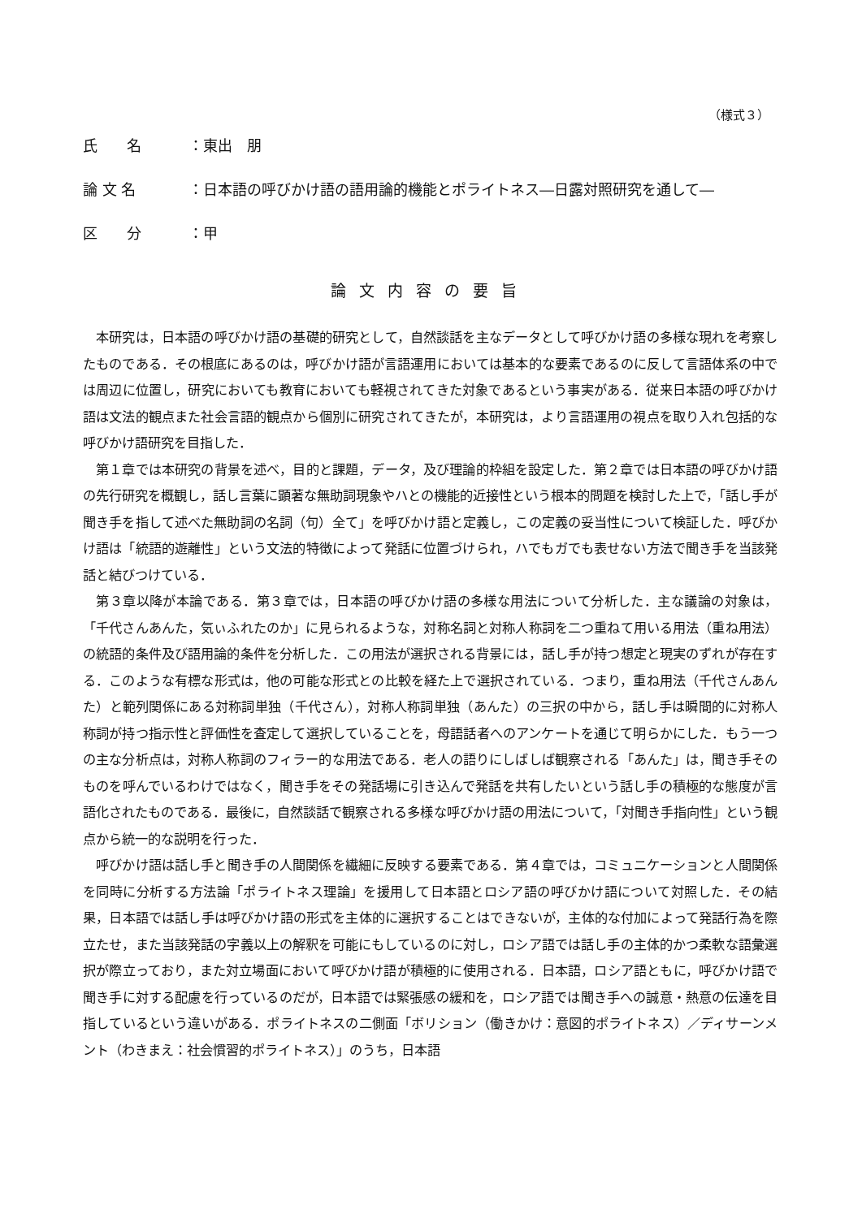（様式３）
氏　　名 ：東出　朋
論 文 名 ：日本語の呼びかけ語の語用論的機能とポライトネス―日露対照研究を通して―
区　　分 ：甲
論文内容の要旨
本研究は，日本語の呼びかけ語の基礎的研究として，自然談話を主なデータとして呼びかけ語の多様な現れを考察したものである．その根底にあるのは，呼びかけ語が言語運用においては基本的な要素であるのに反して言語体系の中では周辺に位置し，研究においても教育においても軽視されてきた対象であるという事実がある．従来日本語の呼びかけ語は文法的観点また社会言語的観点から個別に研究されてきたが，本研究は，より言語運用の視点を取り入れ包括的な呼びかけ語研究を目指した．
第１章では本研究の背景を述べ，目的と課題，データ，及び理論的枠組を設定した．第２章では日本語の呼びかけ語の先行研究を概観し，話し言葉に顕著な無助詞現象やハとの機能的近接性という根本的問題を検討した上で，「話し手が聞き手を指して述べた無助詞の名詞（句）全て」を呼びかけ語と定義し，この定義の妥当性について検証した．呼びかけ語は「統語的遊離性」という文法的特徴によって発話に位置づけられ，ハでもガでも表せない方法で聞き手を当該発話と結びつけている．
第３章以降が本論である．第３章では，日本語の呼びかけ語の多様な用法について分析した．主な議論の対象は，「千代さんあんた，気ぃふれたのか」に見られるような，対称名詞と対称人称詞を二つ重ねて用いる用法（重ね用法）の統語的条件及び語用論的条件を分析した．この用法が選択される背景には，話し手が持つ想定と現実のずれが存在する．このような有標な形式は，他の可能な形式との比較を経た上で選択されている．つまり，重ね用法（千代さんあんた）と範列関係にある対称詞単独（千代さん），対称人称詞単独（あんた）の三択の中から，話し手は瞬間的に対称人称詞が持つ指示性と評価性を査定して選択していることを，母語話者へのアンケートを通じて明らかにした．もう一つの主な分析点は，対称人称詞のフィラー的な用法である．老人の語りにしばしば観察される「あんた」は，聞き手そのものを呼んでいるわけではなく，聞き手をその発話場に引き込んで発話を共有したいという話し手の積極的な態度が言語化されたものである．最後に，自然談話で観察される多様な呼びかけ語の用法について，「対聞き手指向性」という観点から統一的な説明を行った．
呼びかけ語は話し手と聞き手の人間関係を繊細に反映する要素である．第４章では，コミュニケーションと人間関係を同時に分析する方法論「ポライトネス理論」を援用して日本語とロシア語の呼びかけ語について対照した．その結果，日本語では話し手は呼びかけ語の形式を主体的に選択することはできないが，主体的な付加によって発話行為を際立たせ，また当該発話の字義以上の解釈を可能にもしているのに対し，ロシア語では話し手の主体的かつ柔軟な語彙選択が際立っており，また対立場面において呼びかけ語が積極的に使用される．日本語，ロシア語ともに，呼びかけ語で聞き手に対する配慮を行っているのだが，日本語では緊張感の緩和を，ロシア語では聞き手への誠意・熱意の伝達を目指しているという違いがある．ポライトネスの二側面「ボリション（働きかけ：意図的ポライトネス）／ディサーンメント（わきまえ：社会慣習的ポライトネス）」のうち，日本語